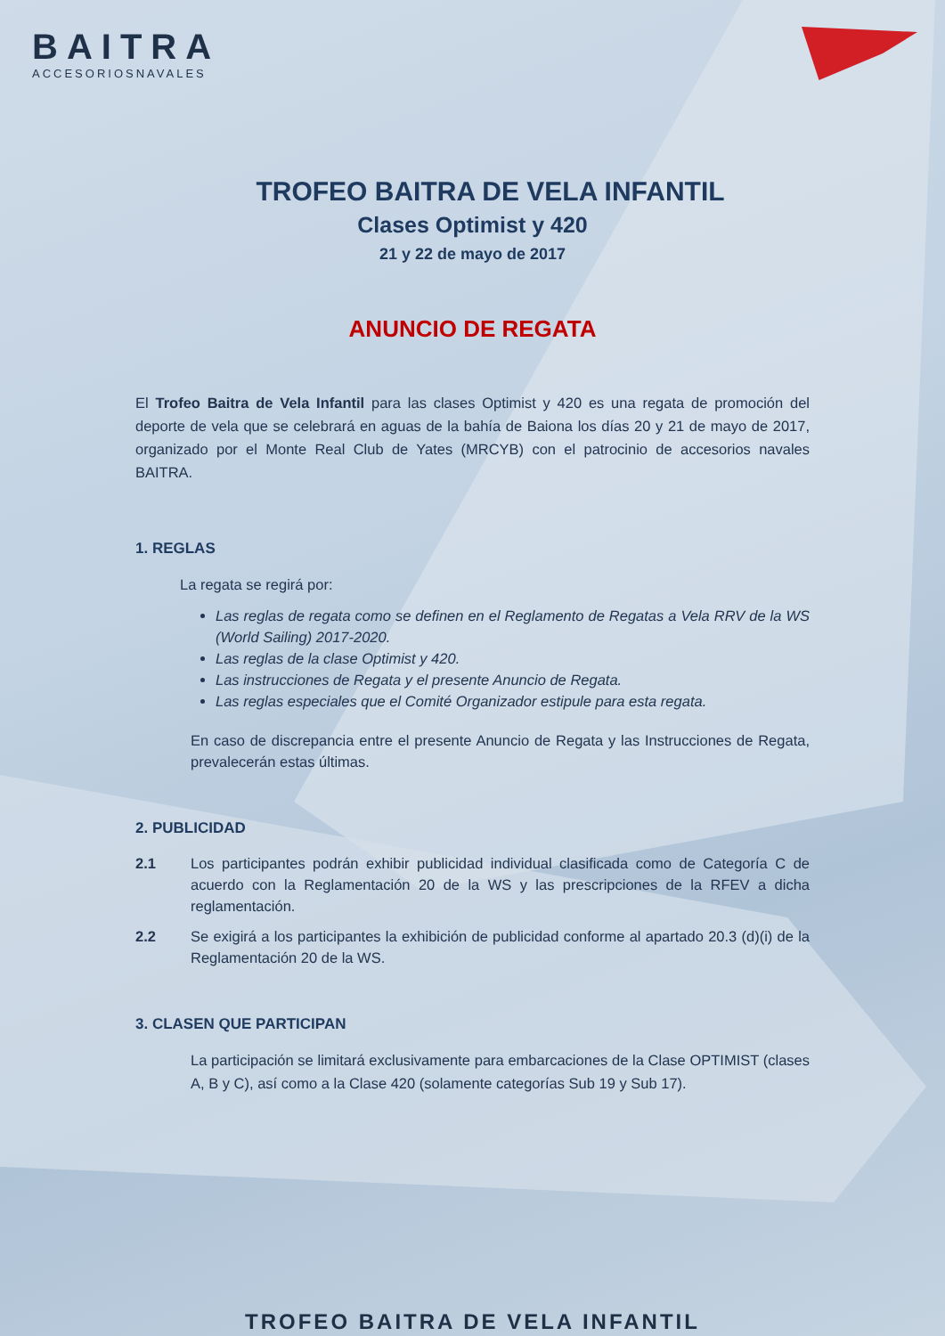BAITRA
ACCESORIOSNAVALES
TROFEO BAITRA DE VELA INFANTIL
Clases Optimist y 420
21 y 22 de mayo de 2017
ANUNCIO DE REGATA
El Trofeo Baitra de Vela Infantil para las clases Optimist y 420 es una regata de promoción del deporte de vela que se celebrará en aguas de la bahía de Baiona los días 20 y 21 de mayo de 2017, organizado por el Monte Real Club de Yates (MRCYB) con el patrocinio de accesorios navales BAITRA.
1. REGLAS
La regata se regirá por:
Las reglas de regata como se definen en el Reglamento de Regatas a Vela RRV de la WS (World Sailing) 2017-2020.
Las reglas de la clase Optimist y 420.
Las instrucciones de Regata y el presente Anuncio de Regata.
Las reglas especiales que el Comité Organizador estipule para esta regata.
En caso de discrepancia entre el presente Anuncio de Regata y las Instrucciones de Regata, prevalecerán estas últimas.
2. PUBLICIDAD
2.1 Los participantes podrán exhibir publicidad individual clasificada como de Categoría C de acuerdo con la Reglamentación 20 de la WS y las prescripciones de la RFEV a dicha reglamentación.
2.2 Se exigirá a los participantes la exhibición de publicidad conforme al apartado 20.3 (d)(i) de la Reglamentación 20 de la WS.
3. CLASEN QUE PARTICIPAN
La participación se limitará exclusivamente para embarcaciones de la Clase OPTIMIST (clases A, B y C), así como a la Clase 420 (solamente categorías Sub 19 y Sub 17).
TROFEO BAITRA DE VELA INFANTIL